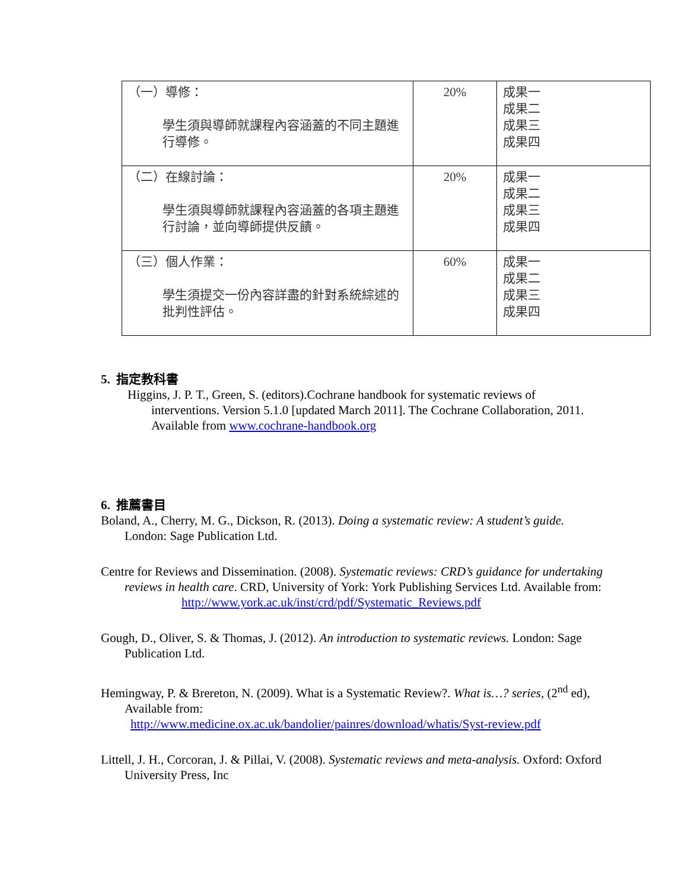| （一）導修： 學生須與導師就課程內容涵蓋的不同主題進行導修。 | 20% | 成果一 成果二 成果三 成果四 |
| （二）在線討論： 學生須與導師就課程內容涵蓋的各項主題進行討論，並向導師提供反饋。 | 20% | 成果一 成果二 成果三 成果四 |
| （三）個人作業： 學生須提交一份內容詳盡的針對系統綜述的批判性評估。 | 60% | 成果一 成果二 成果三 成果四 |
5. 指定教科書
Higgins, J. P. T., Green, S. (editors).Cochrane handbook for systematic reviews of interventions. Version 5.1.0 [updated March 2011]. The Cochrane Collaboration, 2011. Available from www.cochrane-handbook.org
6. 推薦書目
Boland, A., Cherry, M. G., Dickson, R. (2013). Doing a systematic review: A student’s guide. London: Sage Publication Ltd.
Centre for Reviews and Dissemination. (2008). Systematic reviews: CRD’s guidance for undertaking reviews in health care. CRD, University of York: York Publishing Services Ltd. Available from:
http://www.york.ac.uk/inst/crd/pdf/Systematic_Reviews.pdf
Gough, D., Oliver, S. & Thomas, J. (2012). An introduction to systematic reviews. London: Sage Publication Ltd.
Hemingway, P. & Brereton, N. (2009). What is a Systematic Review?. What is…? series, (2<sup>nd</sup> ed), Available from:
http://www.medicine.ox.ac.uk/bandolier/painres/download/whatis/Syst-review.pdf
Littell, J. H., Corcoran, J. & Pillai, V. (2008). Systematic reviews and meta-analysis. Oxford: Oxford University Press, Inc